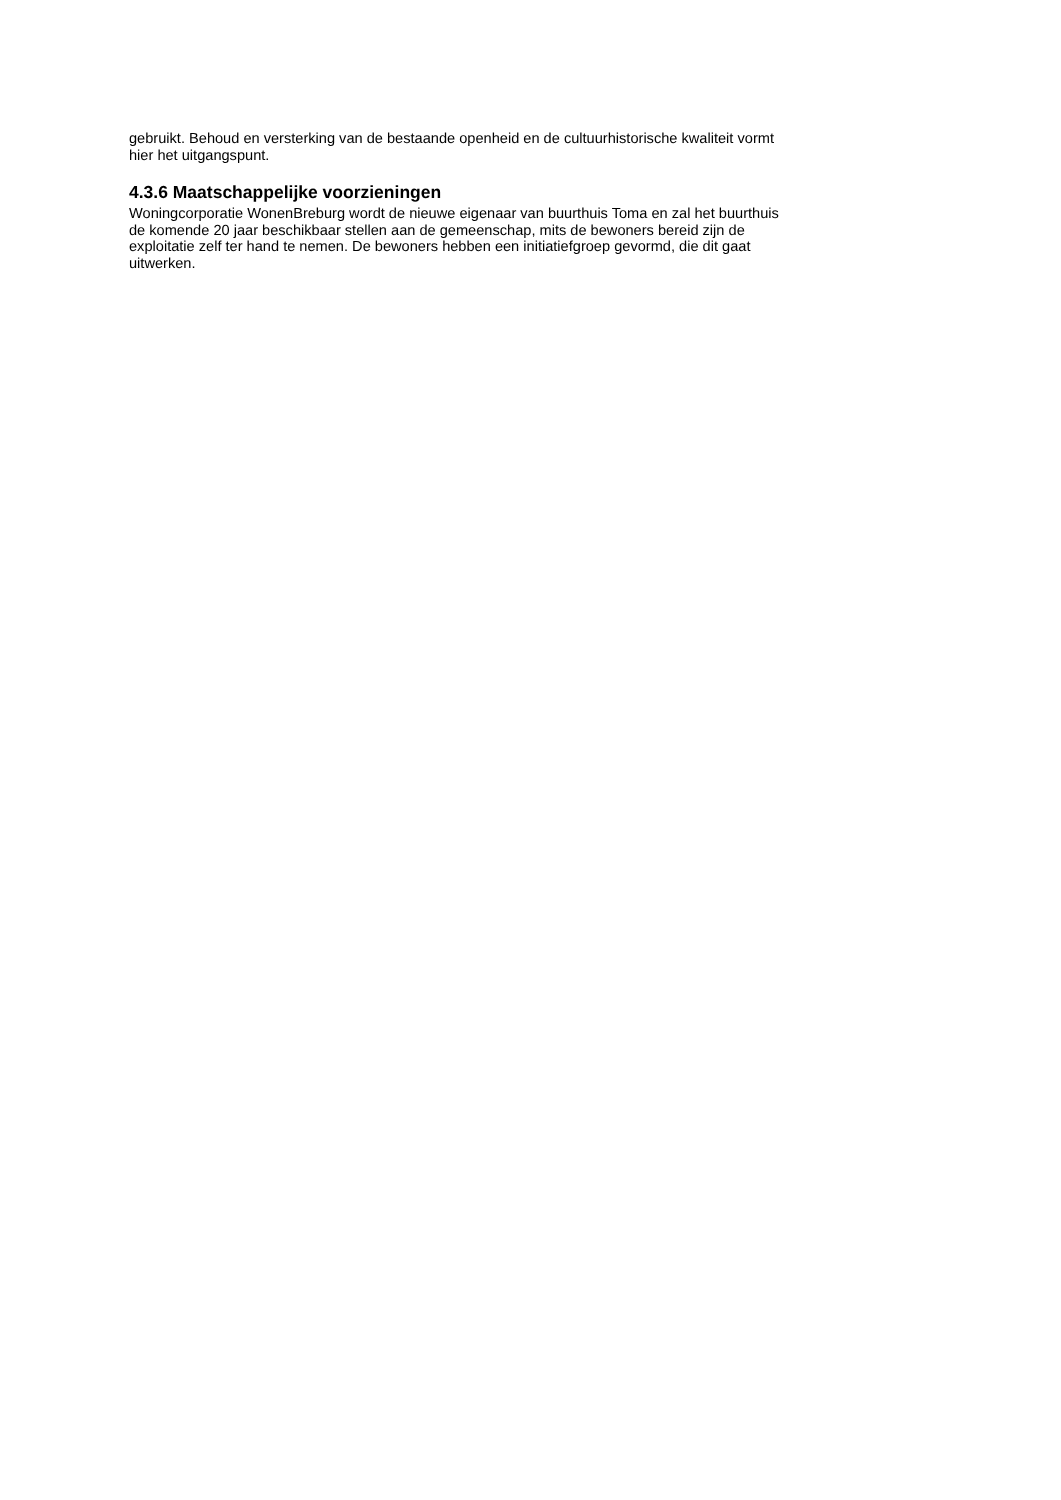gebruikt. Behoud en versterking van de bestaande openheid en de cultuurhistorische kwaliteit vormt
hier het uitgangspunt.
4.3.6 Maatschappelijke voorzieningen
Woningcorporatie WonenBreburg wordt de nieuwe eigenaar van buurthuis Toma en zal het buurthuis
de komende 20 jaar beschikbaar stellen aan de gemeenschap, mits de bewoners bereid zijn de
exploitatie zelf ter hand te nemen. De bewoners hebben een initiatiefgroep gevormd, die dit gaat
uitwerken.